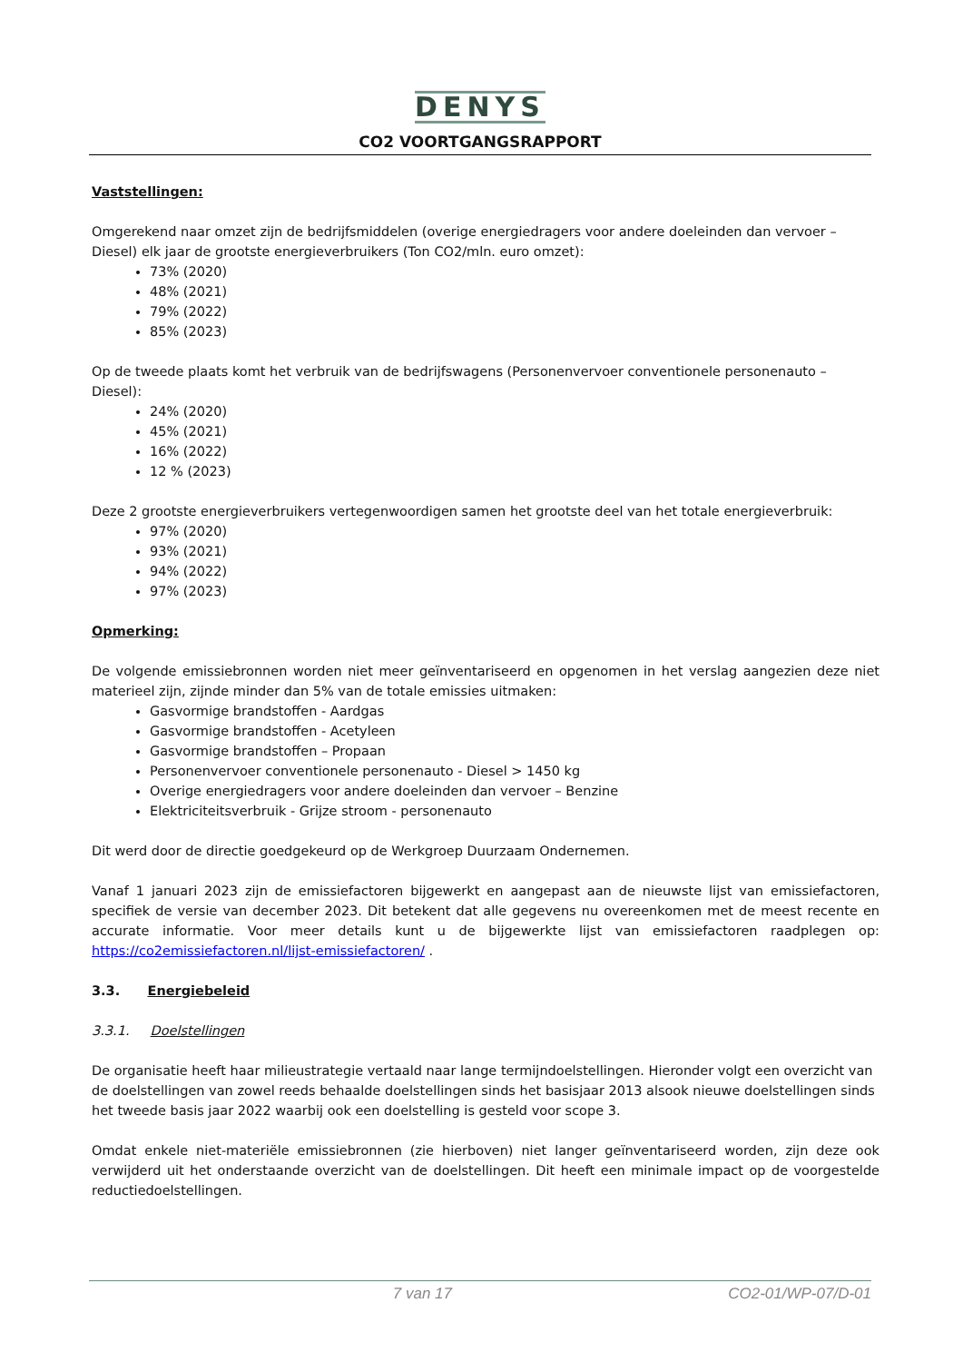DENYS
CO2 VOORTGANGSRAPPORT
Vaststellingen:
Omgerekend naar omzet zijn de bedrijfsmiddelen (overige energiedragers voor andere doeleinden dan vervoer – Diesel) elk jaar de grootste energieverbruikers (Ton CO2/mln. euro omzet):
73% (2020)
48% (2021)
79% (2022)
85% (2023)
Op de tweede plaats komt het verbruik van de bedrijfswagens (Personenvervoer conventionele personenauto – Diesel):
24% (2020)
45% (2021)
16% (2022)
12 % (2023)
Deze 2 grootste energieverbruikers vertegenwoordigen samen het grootste deel van het totale energieverbruik:
97% (2020)
93% (2021)
94% (2022)
97% (2023)
Opmerking:
De volgende emissiebronnen worden niet meer geïnventariseerd en opgenomen in het verslag aangezien deze niet materieel zijn, zijnde minder dan 5% van de totale emissies uitmaken:
Gasvormige brandstoffen - Aardgas
Gasvormige brandstoffen - Acetyleen
Gasvormige brandstoffen – Propaan
Personenvervoer conventionele personenauto - Diesel > 1450 kg
Overige energiedragers voor andere doeleinden dan vervoer – Benzine
Elektriciteitsverbruik - Grijze stroom - personenauto
Dit werd door de directie goedgekeurd op de Werkgroep Duurzaam Ondernemen.
Vanaf 1 januari 2023 zijn de emissiefactoren bijgewerkt en aangepast aan de nieuwste lijst van emissiefactoren, specifiek de versie van december 2023. Dit betekent dat alle gegevens nu overeenkomen met de meest recente en accurate informatie. Voor meer details kunt u de bijgewerkte lijst van emissiefactoren raadplegen op: https://co2emissiefactoren.nl/lijst-emissiefactoren/ .
3.3. Energiebeleid
3.3.1. Doelstellingen
De organisatie heeft haar milieustrategie vertaald naar lange termijndoelstellingen. Hieronder volgt een overzicht van de doelstellingen van zowel reeds behaalde doelstellingen sinds het basisjaar 2013 alsook nieuwe doelstellingen sinds het tweede basis jaar 2022 waarbij ook een doelstelling is gesteld voor scope 3.
Omdat enkele niet-materiële emissiebronnen (zie hierboven) niet langer geïnventariseerd worden, zijn deze ook verwijderd uit het onderstaande overzicht van de doelstellingen. Dit heeft een minimale impact op de voorgestelde reductiedoelstellingen.
7 van 17 CO2-01/WP-07/D-01